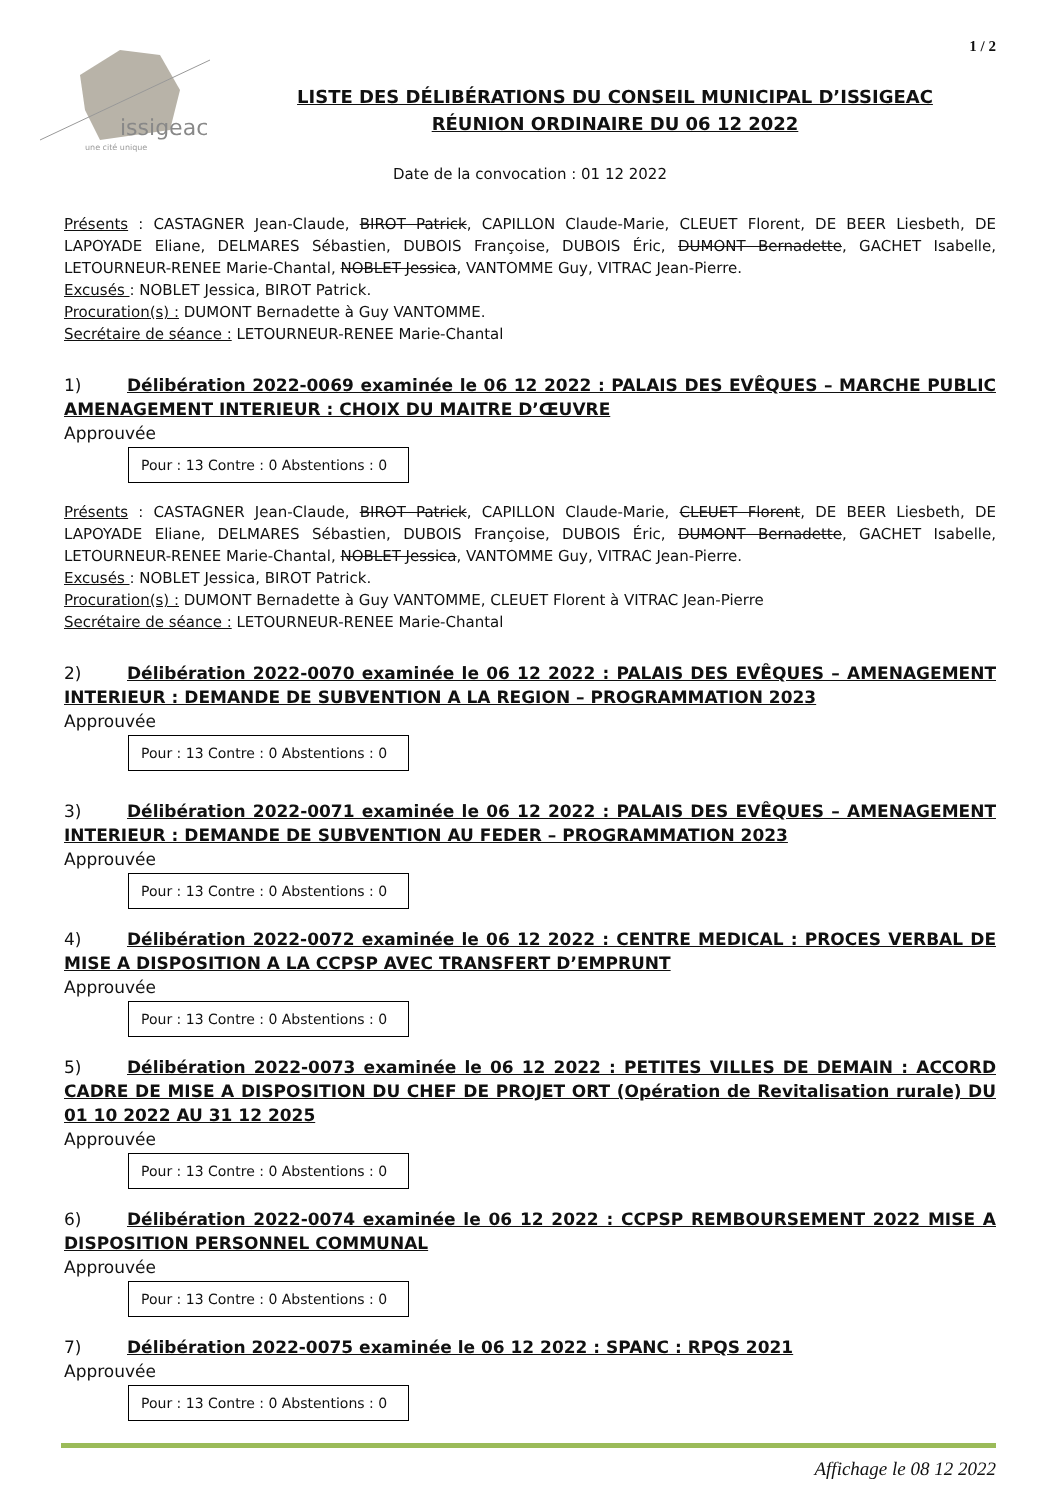issigeac
une cité unique
1 / 2
LISTE DES DÉLIBÉRATIONS DU CONSEIL MUNICIPAL D’ISSIGEAC
RÉUNION ORDINAIRE DU 06 12 2022
Date de la convocation : 01 12 2022
Présents : CASTAGNER Jean-Claude, BIROT Patrick, CAPILLON Claude-Marie, CLEUET Florent, DE BEER Liesbeth, DE LAPOYADE Eliane, DELMARES Sébastien, DUBOIS Françoise, DUBOIS Éric, DUMONT Bernadette, GACHET Isabelle, LETOURNEUR-RENEE Marie-Chantal, NOBLET Jessica, VANTOMME Guy, VITRAC Jean-Pierre.
Excusés : NOBLET Jessica, BIROT Patrick.
Procuration(s) : DUMONT Bernadette à Guy VANTOMME.
Secrétaire de séance : LETOURNEUR-RENEE Marie-Chantal
1) Délibération 2022-0069 examinée le 06 12 2022 : PALAIS DES EVÊQUES – MARCHE PUBLIC AMENAGEMENT INTERIEUR : CHOIX DU MAITRE D’ŒUVRE
Approuvée
Pour : 13 Contre : 0 Abstentions : 0
Présents : CASTAGNER Jean-Claude, BIROT Patrick, CAPILLON Claude-Marie, CLEUET Florent, DE BEER Liesbeth, DE LAPOYADE Eliane, DELMARES Sébastien, DUBOIS Françoise, DUBOIS Éric, DUMONT Bernadette, GACHET Isabelle, LETOURNEUR-RENEE Marie-Chantal, NOBLET Jessica, VANTOMME Guy, VITRAC Jean-Pierre.
Excusés : NOBLET Jessica, BIROT Patrick.
Procuration(s) : DUMONT Bernadette à Guy VANTOMME, CLEUET Florent à VITRAC Jean-Pierre
Secrétaire de séance : LETOURNEUR-RENEE Marie-Chantal
2) Délibération 2022-0070 examinée le 06 12 2022 : PALAIS DES EVÊQUES – AMENAGEMENT INTERIEUR : DEMANDE DE SUBVENTION A LA REGION – PROGRAMMATION 2023
Approuvée
Pour : 13 Contre : 0 Abstentions : 0
3) Délibération 2022-0071 examinée le 06 12 2022 : PALAIS DES EVÊQUES – AMENAGEMENT INTERIEUR : DEMANDE DE SUBVENTION AU FEDER – PROGRAMMATION 2023
Approuvée
Pour : 13 Contre : 0 Abstentions : 0
4) Délibération 2022-0072 examinée le 06 12 2022 : CENTRE MEDICAL : PROCES VERBAL DE MISE A DISPOSITION A LA CCPSP AVEC TRANSFERT D’EMPRUNT
Approuvée
Pour : 13 Contre : 0 Abstentions : 0
5) Délibération 2022-0073 examinée le 06 12 2022 : PETITES VILLES DE DEMAIN : ACCORD CADRE DE MISE A DISPOSITION DU CHEF DE PROJET ORT (Opération de Revitalisation rurale) DU 01 10 2022 AU 31 12 2025
Approuvée
Pour : 13 Contre : 0 Abstentions : 0
6) Délibération 2022-0074 examinée le 06 12 2022 : CCPSP REMBOURSEMENT 2022 MISE A DISPOSITION PERSONNEL COMMUNAL
Approuvée
Pour : 13 Contre : 0 Abstentions : 0
7) Délibération 2022-0075 examinée le 06 12 2022 : SPANC : RPQS 2021
Approuvée
Pour : 13 Contre : 0 Abstentions : 0
Affichage le 08 12 2022